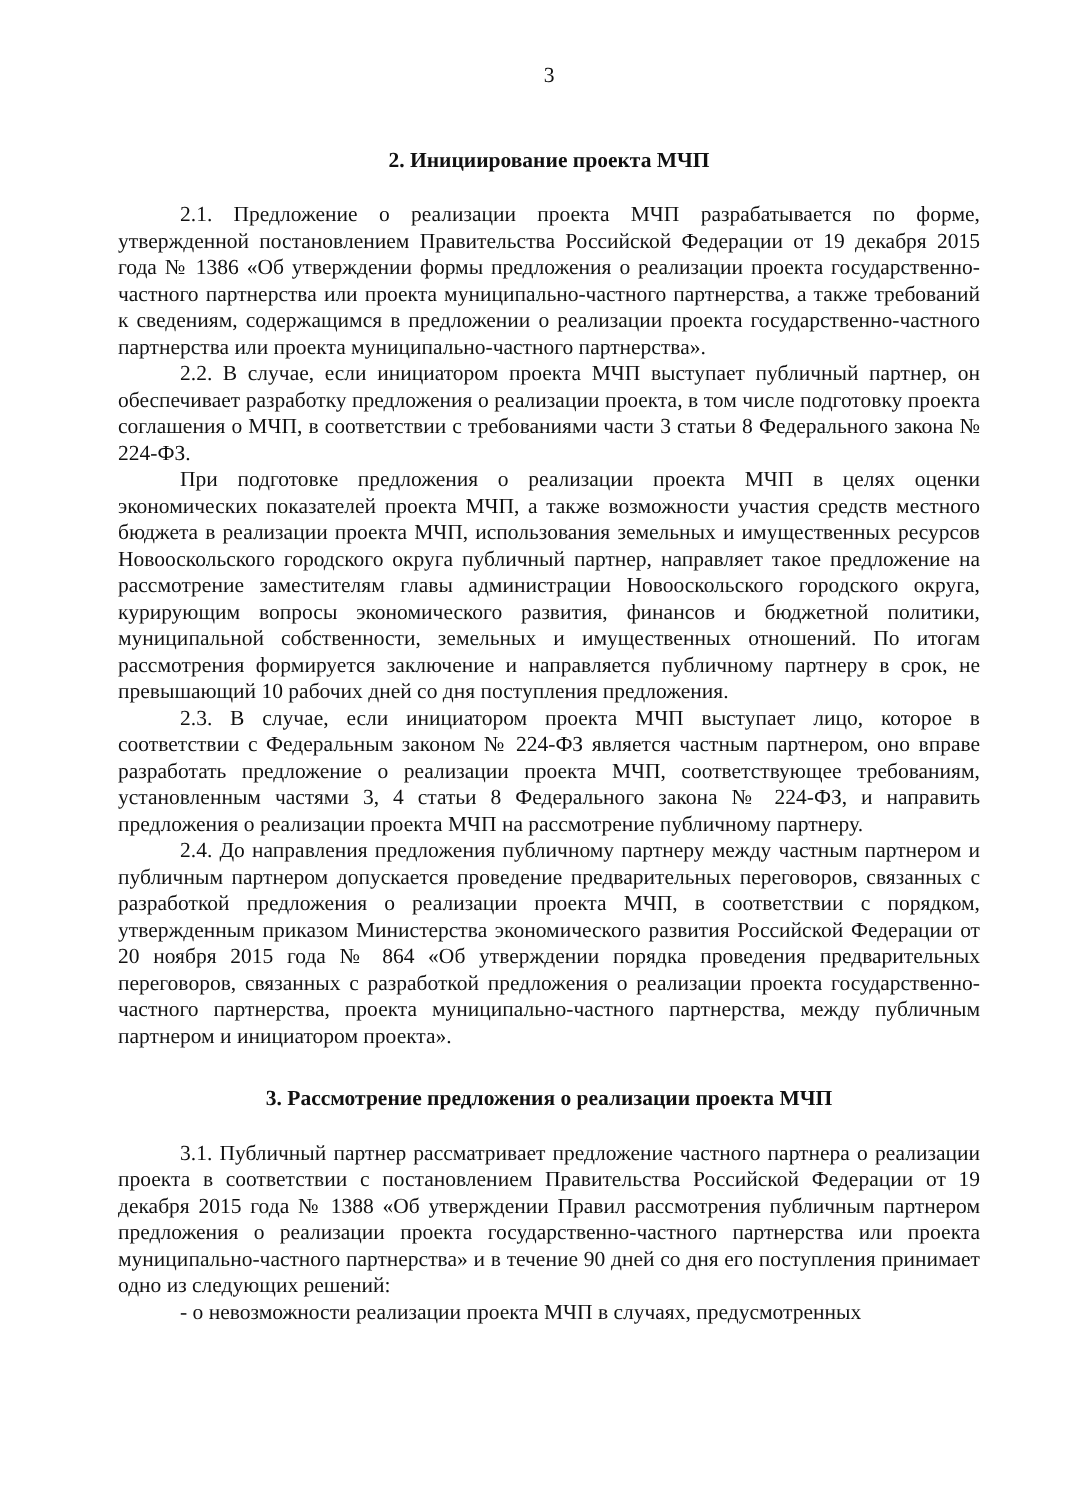3
2. Инициирование проекта МЧП
2.1. Предложение о реализации проекта МЧП разрабатывается по форме, утвержденной постановлением Правительства Российской Федерации от 19 декабря 2015 года № 1386 «Об утверждении формы предложения о реализации проекта государственно-частного партнерства или проекта муниципально-частного партнерства, а также требований к сведениям, содержащимся в предложении о реализации проекта государственно-частного партнерства или проекта муниципально-частного партнерства».
2.2. В случае, если инициатором проекта МЧП выступает публичный партнер, он обеспечивает разработку предложения о реализации проекта, в том числе подготовку проекта соглашения о МЧП, в соответствии с требованиями части 3 статьи 8 Федерального закона № 224-ФЗ.
При подготовке предложения о реализации проекта МЧП в целях оценки экономических показателей проекта МЧП, а также возможности участия средств местного бюджета в реализации проекта МЧП, использования земельных и имущественных ресурсов Новооскольского городского округа публичный партнер, направляет такое предложение на рассмотрение заместителям главы администрации Новооскольского городского округа, курирующим вопросы экономического развития, финансов и бюджетной политики, муниципальной собственности, земельных и имущественных отношений. По итогам рассмотрения формируется заключение и направляется публичному партнеру в срок, не превышающий 10 рабочих дней со дня поступления предложения.
2.3. В случае, если инициатором проекта МЧП выступает лицо, которое в соответствии с Федеральным законом № 224-ФЗ является частным партнером, оно вправе разработать предложение о реализации проекта МЧП, соответствующее требованиям, установленным частями 3, 4 статьи 8 Федерального закона № 224-ФЗ, и направить предложения о реализации проекта МЧП на рассмотрение публичному партнеру.
2.4. До направления предложения публичному партнеру между частным партнером и публичным партнером допускается проведение предварительных переговоров, связанных с разработкой предложения о реализации проекта МЧП, в соответствии с порядком, утвержденным приказом Министерства экономического развития Российской Федерации от 20 ноября 2015 года № 864 «Об утверждении порядка проведения предварительных переговоров, связанных с разработкой предложения о реализации проекта государственно-частного партнерства, проекта муниципально-частного партнерства, между публичным партнером и инициатором проекта».
3. Рассмотрение предложения о реализации проекта МЧП
3.1. Публичный партнер рассматривает предложение частного партнера о реализации проекта в соответствии с постановлением Правительства Российской Федерации от 19 декабря 2015 года № 1388 «Об утверждении Правил рассмотрения публичным партнером предложения о реализации проекта государственно-частного партнерства или проекта муниципально-частного партнерства» и в течение 90 дней со дня его поступления принимает одно из следующих решений:
- о невозможности реализации проекта МЧП в случаях, предусмотренных